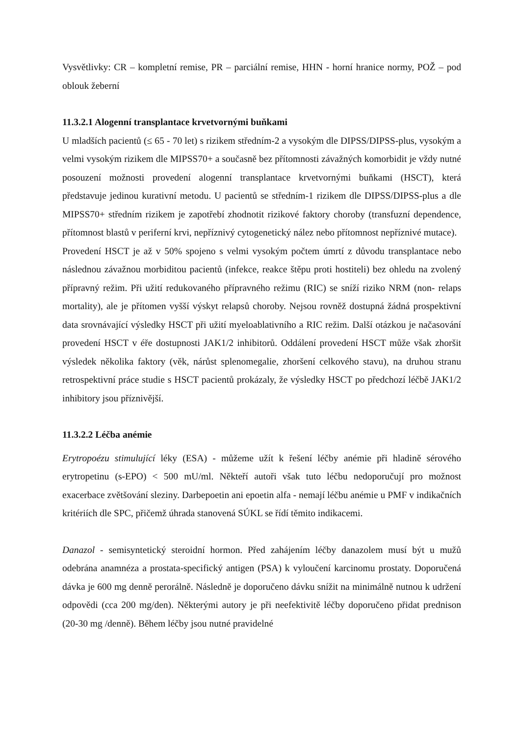Vysvětlivky: CR – kompletní remise, PR – parciální remise, HHN - horní hranice normy, POŽ – pod oblouk žeberní
11.3.2.1 Alogenní transplantace krvetvornými buňkami
U mladších pacientů (≤ 65 - 70 let) s rizikem středním-2 a vysokým dle DIPSS/DIPSS-plus, vysokým a velmi vysokým rizikem dle MIPSS70+ a současně bez přítomnosti závažných komorbidit je vždy nutné posouzení možnosti provedení alogenní transplantace krvetvornými buňkami (HSCT), která představuje jedinou kurativní metodu. U pacientů se středním-1 rizikem dle DIPSS/DIPSS-plus a dle MIPSS70+ středním rizikem je zapotřebí zhodnotit rizikové faktory choroby (transfuzní dependence, přítomnost blastů v periferní krvi, nepříznivý cytogenetický nález nebo přítomnost nepříznivé mutace).
Provedení HSCT je až v 50% spojeno s velmi vysokým počtem úmrtí z důvodu transplantace nebo následnou závažnou morbiditou pacientů (infekce, reakce štěpu proti hostiteli) bez ohledu na zvolený přípravný režim. Při užití redukovaného přípravného režimu (RIC) se sníží riziko NRM (non- relaps mortality), ale je přítomen vyšší výskyt relapsů choroby. Nejsou rovněž dostupná žádná prospektivní data srovnávající výsledky HSCT při užití myeloablativního a RIC režim. Další otázkou je načasování provedení HSCT v éře dostupnosti JAK1/2 inhibitorů. Oddálení provedení HSCT může však zhoršit výsledek několika faktory (věk, nárůst splenomegalie, zhoršení celkového stavu), na druhou stranu retrospektivní práce studie s HSCT pacientů prokázaly, že výsledky HSCT po předchozí léčbě JAK1/2 inhibitory jsou příznivější.
11.3.2.2 Léčba anémie
Erytropoézu stimulující léky (ESA) - můžeme užít k řešení léčby anémie při hladině sérového erytropetinu (s-EPO) < 500 mU/ml. Někteří autoři však tuto léčbu nedoporučují pro možnost exacerbace zvětšování sleziny. Darbepoetin ani epoetin alfa - nemají léčbu anémie u PMF v indikačních kritériích dle SPC, přičemž úhrada stanovená SÚKL se řídí těmito indikacemi.
Danazol - semisyntetický steroidní hormon. Před zahájením léčby danazolem musí být u mužů odebrána anamnéza a prostata-specifický antigen (PSA) k vyloučení karcinomu prostaty. Doporučená dávka je 600 mg denně perorálně. Následně je doporučeno dávku snížit na minimálně nutnou k udržení odpovědi (cca 200 mg/den). Některými autory je při neefektivitě léčby doporučeno přidat prednison (20-30 mg /denně). Během léčby jsou nutné pravidelné